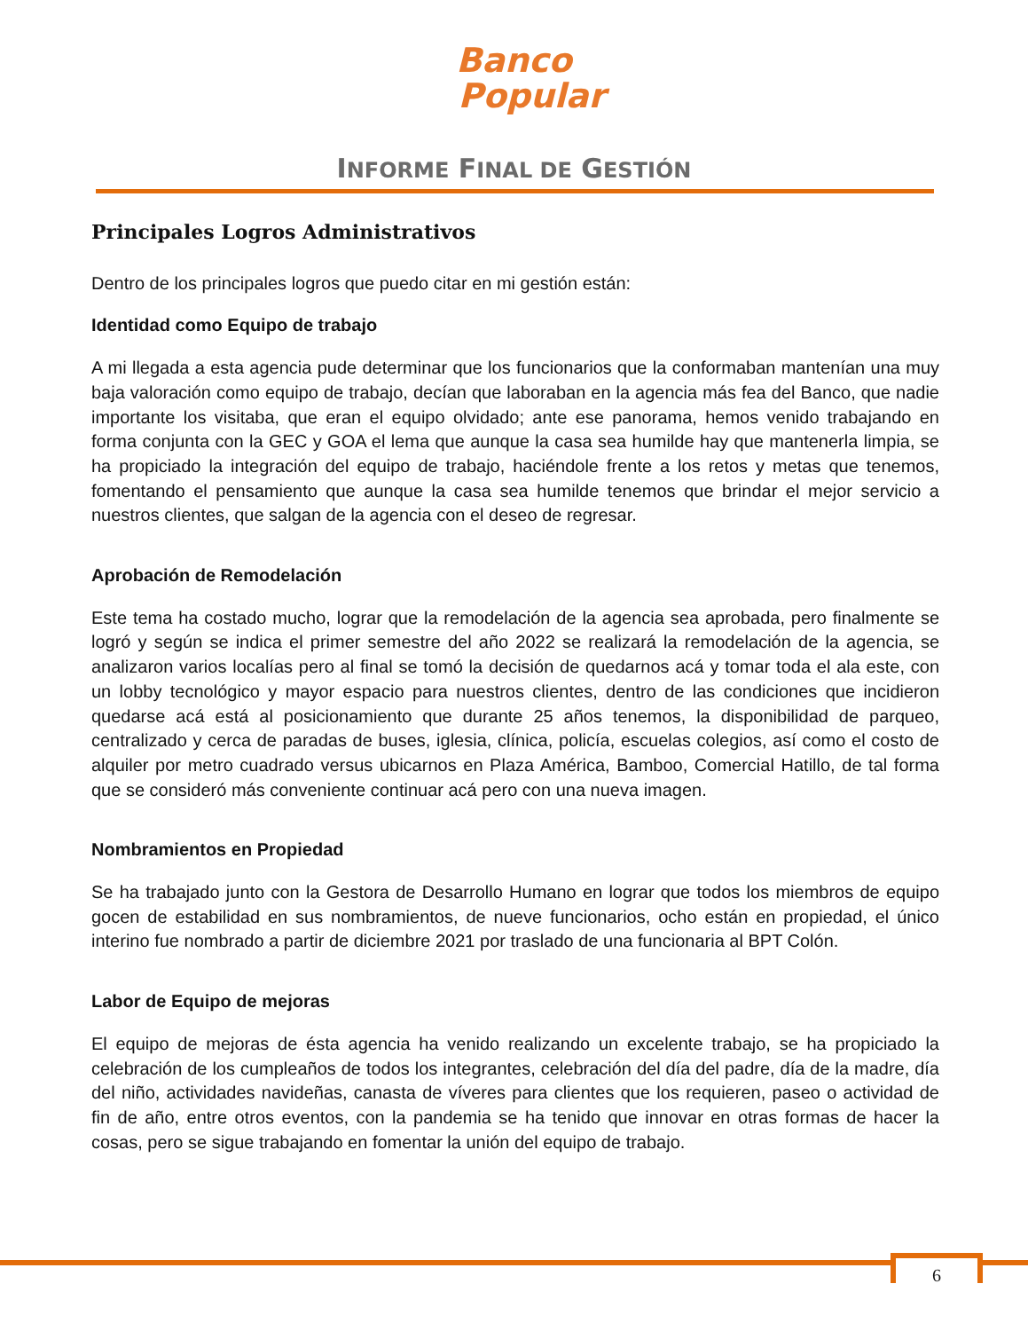Banco
Popular
INFORME FINAL DE GESTIÓN
Principales Logros Administrativos
Dentro de los principales logros que puedo citar en mi gestión están:
Identidad como Equipo de trabajo
A mi llegada a esta agencia pude determinar que los funcionarios que la conformaban mantenían una muy baja valoración como equipo de trabajo, decían que laboraban en la agencia más fea del Banco, que nadie importante los visitaba, que eran el equipo olvidado; ante ese panorama, hemos venido trabajando en forma conjunta con la GEC y GOA el lema que aunque la casa sea humilde hay que mantenerla limpia, se ha propiciado la integración del equipo de trabajo, haciéndole frente a los retos y metas que tenemos, fomentando el pensamiento que aunque la casa sea humilde tenemos que brindar el mejor servicio a nuestros clientes, que salgan de la agencia con el deseo de regresar.
Aprobación de Remodelación
Este tema ha costado mucho, lograr que la remodelación de la agencia sea aprobada, pero finalmente se logró y según se indica el primer semestre del año 2022 se realizará la remodelación de la agencia, se analizaron varios localías pero al final se tomó la decisión de quedarnos acá y tomar toda el ala este, con un lobby tecnológico y mayor espacio para nuestros clientes, dentro de las condiciones que incidieron quedarse acá está al posicionamiento que durante 25 años tenemos, la disponibilidad de parqueo, centralizado y cerca de paradas de buses, iglesia, clínica, policía, escuelas colegios, así como el costo de alquiler por metro cuadrado versus ubicarnos en Plaza América, Bamboo, Comercial Hatillo, de tal forma que se consideró más conveniente continuar acá pero con una nueva imagen.
Nombramientos en Propiedad
Se ha trabajado junto con la Gestora de Desarrollo Humano en lograr que todos los miembros de equipo gocen de estabilidad en sus nombramientos, de nueve funcionarios, ocho están en propiedad, el único interino fue nombrado a partir de diciembre 2021 por traslado de una funcionaria al BPT Colón.
Labor de Equipo de mejoras
El equipo de mejoras de ésta agencia ha venido realizando un excelente trabajo, se ha propiciado la celebración de los cumpleaños de todos los integrantes, celebración del día del padre, día de la madre, día del niño, actividades navideñas, canasta de víveres para clientes que los requieren, paseo o actividad de fin de año, entre otros eventos, con la pandemia se ha tenido que innovar en otras formas de hacer la cosas, pero se sigue trabajando en fomentar la unión del equipo de trabajo.
6